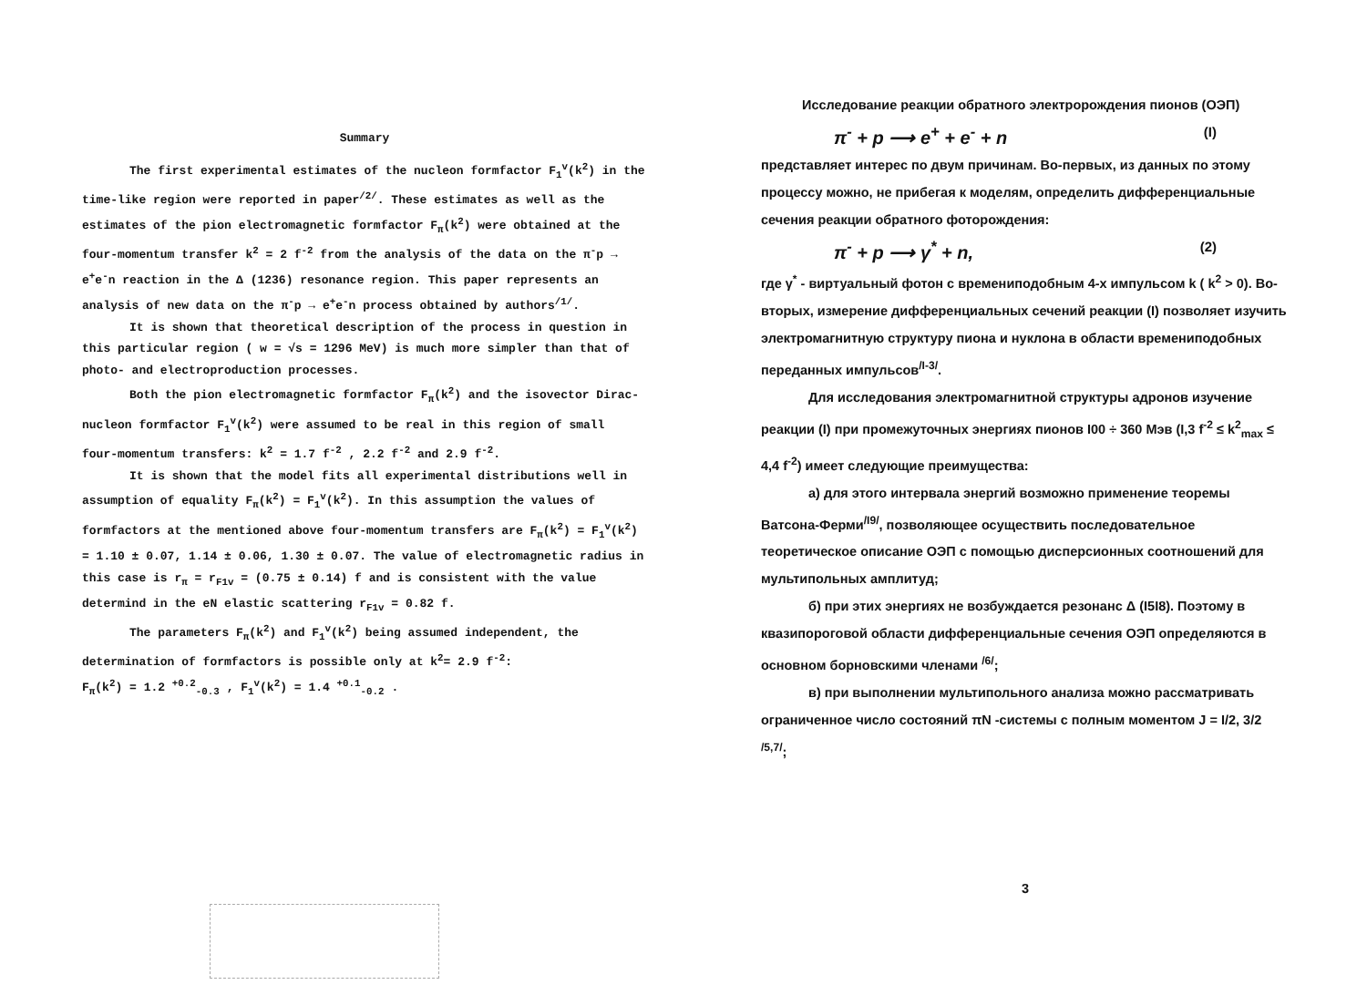Summary
The first experimental estimates of the nucleon formfactor F<sub>1</sub><sup>v</sup>(k<sup>2</sup>) in the time-like region were reported in paper<sup>/2/</sup>. These estimates as well as the estimates of the pion electromagnetic formfactor F<sub>π</sub>(k<sup>2</sup>) were obtained at the four-momentum transfer k<sup>2</sup> = 2 f<sup>-2</sup> from the analysis of the data on the π<sup>-</sup>p → e<sup>+</sup>e<sup>-</sup>n reaction in the Δ (1236) resonance region. This paper represents an analysis of new data on the π<sup>-</sup>p → e<sup>+</sup>e<sup>-</sup>n process obtained by authors<sup>/1/</sup>.
It is shown that theoretical description of the process in question in this particular region ( w = √s = 1296 MeV) is much more simpler than that of photo- and electroproduction processes.
Both the pion electromagnetic formfactor F<sub>π</sub>(k<sup>2</sup>) and the isovector Dirac-nucleon formfactor F<sub>1</sub><sup>v</sup>(k<sup>2</sup>) were assumed to be real in this region of small four-momentum transfers: k<sup>2</sup> = 1.7 f<sup>-2</sup> , 2.2 f<sup>-2</sup> and 2.9 f<sup>-2</sup>.
It is shown that the model fits all experimental distributions well in assumption of equality F<sub>π</sub>(k<sup>2</sup>) = F<sub>1</sub><sup>v</sup>(k<sup>2</sup>). In this assumption the values of formfactors at the mentioned above four-momentum transfers are F<sub>π</sub>(k<sup>2</sup>) = F<sub>1</sub><sup>v</sup>(k<sup>2</sup>) = 1.10 ± 0.07, 1.14 ± 0.06, 1.30 ± 0.07. The value of electromagnetic radius in this case is r<sub>π</sub> = r<sub>F1</sub><sub>v</sub> = (0.75 ± 0.14) f and is consistent with the value determind in the eN elastic scattering r<sub>F1</sub><sub>v</sub> = 0.82 f.
The parameters F<sub>π</sub>(k<sup>2</sup>) and F<sub>1</sub><sup>v</sup>(k<sup>2</sup>) being assumed independent, the determination of formfactors is possible only at k<sup>2</sup>= 2.9 f<sup>-2</sup>:
F<sub>π</sub>(k<sup>2</sup>) = 1.2 <sup>+0.2</sup><sub>-0.3</sub> , F<sub>1</sub><sup>v</sup>(k<sup>2</sup>) = 1.4 <sup>+0.1</sup><sub>-0.2</sub> .
Исследование реакции обратного электророждения пионов (ОЭП)
π<sup>-</sup> + p ⟶ e<sup>+</sup> + e<sup>-</sup> + n (I)
представляет интерес по двум причинам. Во-первых, из данных по этому процессу можно, не прибегая к моделям, определить дифференциальные сечения реакции обратного фоторождения:
π<sup>-</sup> + p ⟶ γ<sup>*</sup> + n, (2)
где γ<sup>*</sup> - виртуальный фотон с времениподобным 4-х импульсом k ( k<sup>2</sup> > 0). Во-вторых, измерение дифференциальных сечений реакции (I) позволяет изучить электромагнитную структуру пиона и нуклона в области времениподобных переданных импульсов<sup>/I-3/</sup>.
Для исследования электромагнитной структуры адронов изучение реакции (I) при промежуточных энергиях пионов I00 ÷ 360 Мэв (I,3 f<sup>-2</sup> ≤ k<sup>2</sup><sub>max</sub> ≤ 4,4 f<sup>-2</sup>) имеет следующие преимущества:
а) для этого интервала энергий возможно применение теоремы Ватсона-Ферми<sup>/I9/</sup>, позволяющее осуществить последовательное теоретическое описание ОЭП с помощью дисперсионных соотношений для мультипольных амплитуд;
б) при этих энергиях не возбуждается резонанс Δ (I5I8). Поэтому в квазипороговой области дифференциальные сечения ОЭП определяются в основном борновскими членами <sup>/6/</sup>;
в) при выполнении мультипольного анализа можно рассматривать ограниченное число состояний πN -системы с полным моментом J = I/2, 3/2 <sup>/5,7/</sup>;
3